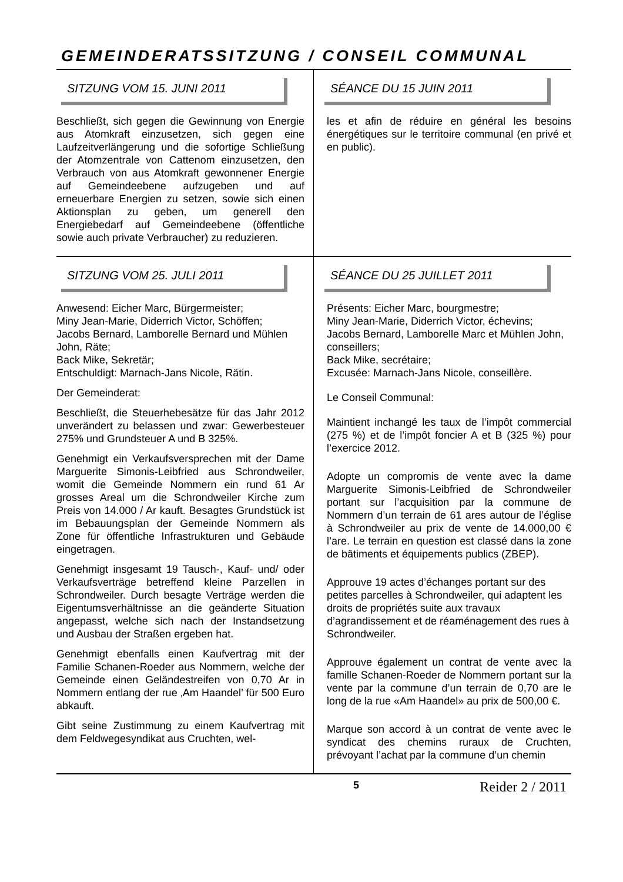GEMEINDERATSSITZUNG / CONSEIL COMMUNAL
SITZUNG VOM 15. JUNI 2011
Beschließt, sich gegen die Gewinnung von Energie aus Atomkraft einzusetzen, sich gegen eine Laufzeitverlängerung und die sofortige Schließung der Atomzentrale von Cattenom einzusetzen, den Verbrauch von aus Atomkraft gewonnener Energie auf Gemeindeebene aufzugeben und auf erneuerbare Energien zu setzen, sowie sich einen Aktionsplan zu geben, um generell den Energiebedarf auf Gemeindeebene (öffentliche sowie auch private Verbraucher) zu reduzieren.
SÉANCE DU 15 JUIN 2011
les et afin de réduire en général les besoins énergétiques sur le territoire communal (en privé et en public).
SITZUNG VOM 25. JULI 2011
Anwesend: Eicher Marc, Bürgermeister;
Miny Jean-Marie, Diderrich Victor, Schöffen;
Jacobs Bernard, Lamborelle Bernard und Mühlen John, Räte;
Back Mike, Sekretär;
Entschuldigt: Marnach-Jans Nicole, Rätin.
Der Gemeinderat:
Beschließt, die Steuerhebesätze für das Jahr 2012 unverändert zu belassen und zwar: Gewerbesteuer 275% und Grundsteuer A und B 325%.
Genehmigt ein Verkaufsversprechen mit der Dame Marguerite Simonis-Leibfried aus Schrondweiler, womit die Gemeinde Nommern ein rund 61 Ar grosses Areal um die Schrondweiler Kirche zum Preis von 14.000 / Ar kauft. Besagtes Grundstück ist im Bebauungsplan der Gemeinde Nommern als Zone für öffentliche Infrastrukturen und Gebäude eingetragen.
Genehmigt insgesamt 19 Tausch-, Kauf- und/ oder Verkaufsverträge betreffend kleine Parzellen in Schrondweiler. Durch besagte Verträge werden die Eigentumsverhältnisse an die geänderte Situation angepasst, welche sich nach der Instandsetzung und Ausbau der Straßen ergeben hat.
Genehmigt ebenfalls einen Kaufvertrag mit der Familie Schanen-Roeder aus Nommern, welche der Gemeinde einen Geländestreifen von 0,70 Ar in Nommern entlang der rue ‚Am Haandel’ für 500 Euro abkauft.
Gibt seine Zustimmung zu einem Kaufvertrag mit dem Feldwegesyndikat aus Cruchten, wel-
SÉANCE DU 25 JUILLET 2011
Présents: Eicher Marc, bourgmestre;
Miny Jean-Marie, Diderrich Victor, échevins;
Jacobs Bernard, Lamborelle Marc et Mühlen John, conseillers;
Back Mike, secrétaire;
Excusée: Marnach-Jans Nicole, conseillère.
Le Conseil Communal:
Maintient inchangé les taux de l’impôt commercial (275 %) et de l’impôt foncier A et B (325 %) pour l’exercice 2012.
Adopte un compromis de vente avec la dame Marguerite Simonis-Leibfried de Schrondweiler portant sur l’acquisition par la commune de Nommern d’un terrain de 61 ares autour de l’église à Schrondweiler au prix de vente de 14.000,00 € l’are. Le terrain en question est classé dans la zone de bâtiments et équipements publics (ZBEP).
Approuve 19 actes d’échanges portant sur des petites parcelles à Schrondweiler, qui adaptent les droits de propriétés suite aux travaux d’agrandissement et de réaménagement des rues à Schrondweiler.
Approuve également un contrat de vente avec la famille Schanen-Roeder de Nommern portant sur la vente par la commune d’un terrain de 0,70 are le long de la rue «Am Haandel» au prix de 500,00 €.
Marque son accord à un contrat de vente avec le syndicat des chemins ruraux de Cruchten, prévoyant l’achat par la commune d’un chemin
5 Reider 2 / 2011